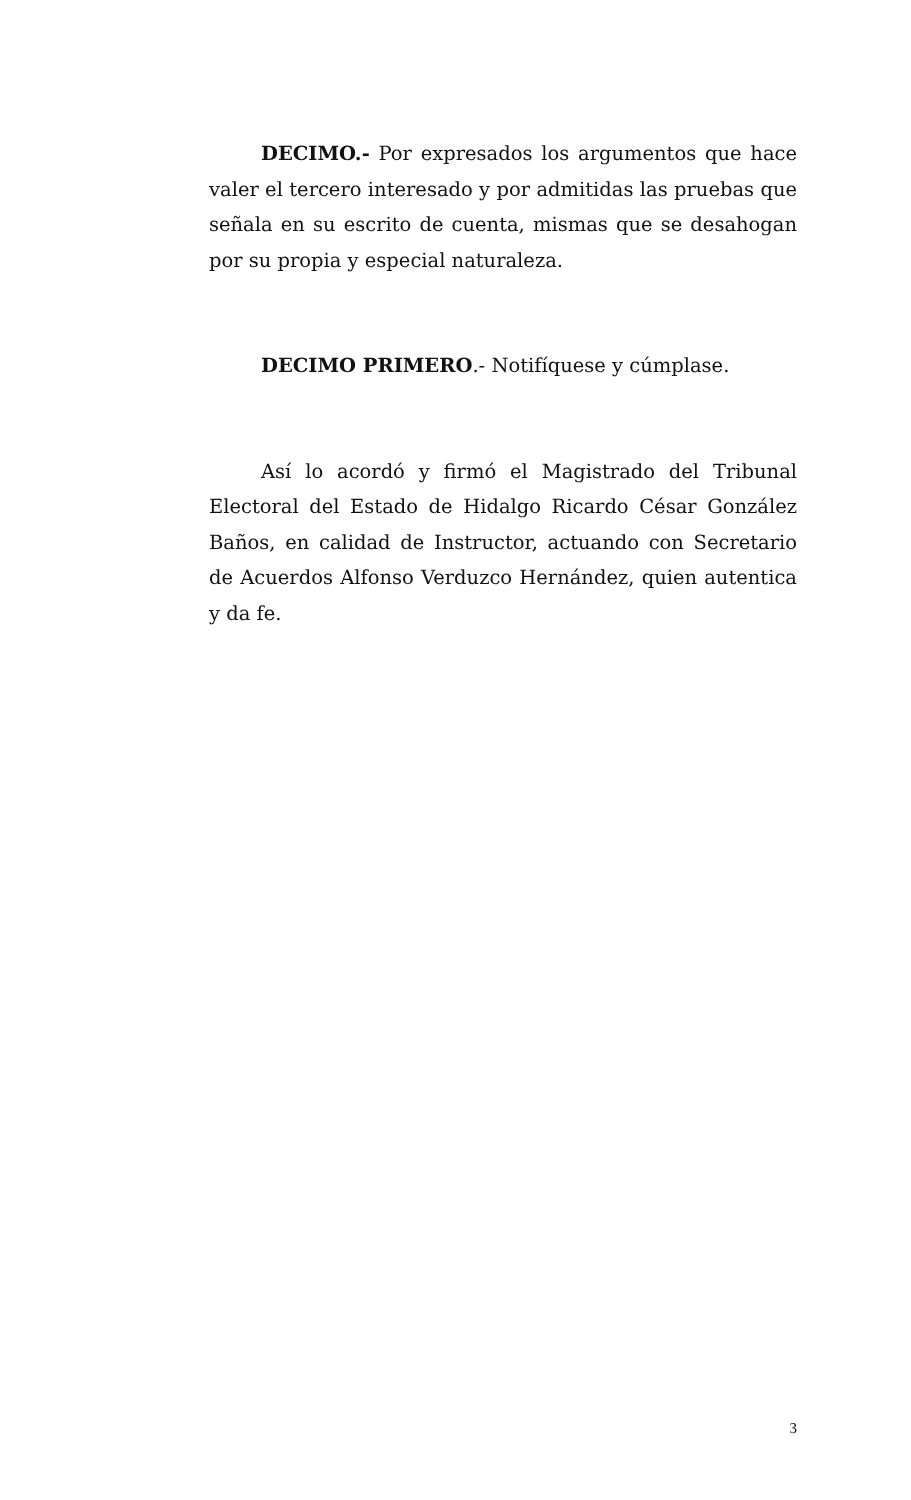DECIMO.- Por expresados los argumentos que hace valer el tercero interesado y por admitidas las pruebas que señala en su escrito de cuenta, mismas que se desahogan por su propia y especial naturaleza.
DECIMO PRIMERO.- Notifíquese y cúmplase.
Así lo acordó y firmó el Magistrado del Tribunal Electoral del Estado de Hidalgo Ricardo César González Baños, en calidad de Instructor, actuando con Secretario de Acuerdos Alfonso Verduzco Hernández, quien autentica y da fe.
3